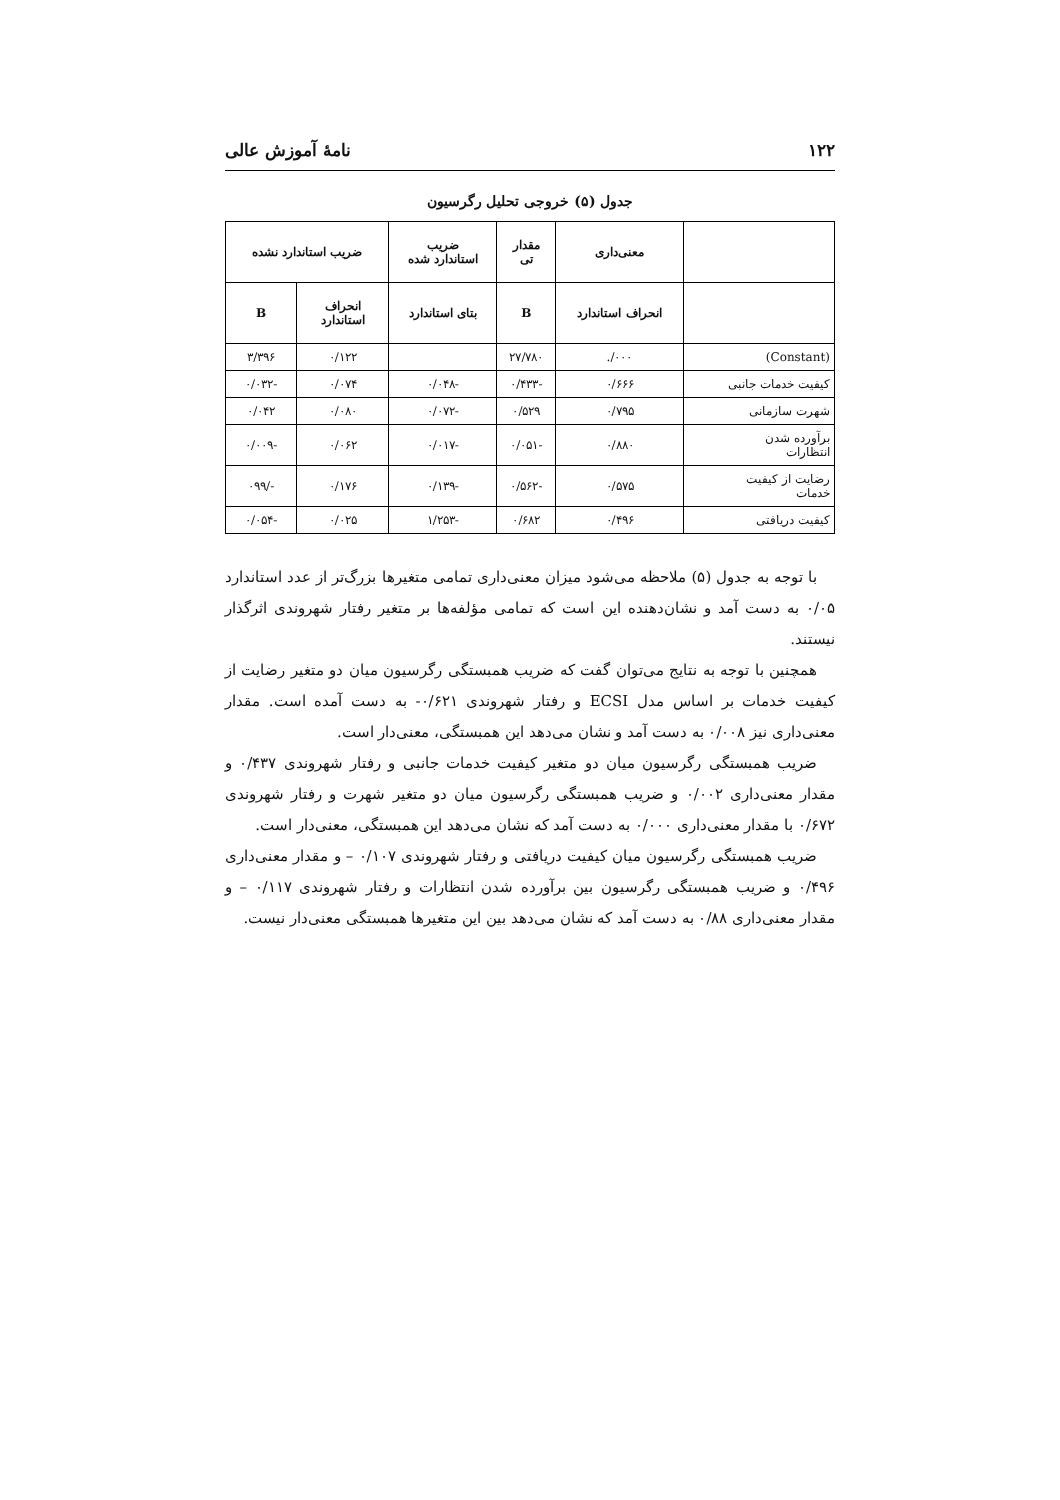۱۲۲ نامهٔ آموزش عالی
جدول (۵) خروجی تحلیل رگرسیون
| | معنی‌داری | مقدار تی | ضریب استاندارد شده | ضریب استاندارد نشده | |
| --- | --- | --- | --- | --- | --- |
| | انحراف استاندارد | B | بتای استاندارد | انحراف استاندارد | B |
| (Constant) | ۰۰۰/. | ۲۷/۷۸۰ | | ۰/۱۲۲ | ۳/۳۹۶ |
| کیفیت خدمات جانبی | ۰/۶۶۶ | -۰/۴۳۳ | -۰/۰۴۸ | ۰/۰۷۴ | -۰/۰۳۲ |
| شهرت سازمانی | ۰/۷۹۵ | ۰/۵۲۹ | -۰/۰۷۲ | ۰/۰۸۰ | ۰/۰۴۲ |
| برآورده شدن انتظارات | ۰/۸۸۰ | -۰/۰۵۱ | -۰/۰۱۷ | ۰/۰۶۲ | -۰/۰۰۹ |
| رضایت از کیفیت خدمات | ۰/۵۷۵ | -۰/۵۶۲ | -۰/۱۳۹ | ۰/۱۷۶ | -/۰۹۹ |
| کیفیت دریافتی | ۰/۴۹۶ | ۰/۶۸۲ | -۱/۲۵۳ | ۰/۰۲۵ | -۰/۰۵۴ |
با توجه به جدول (۵) ملاحظه می‌شود میزان معنی‌داری تمامی متغیرها بزرگ‌تر از عدد استاندارد ۰/۰۵ به دست آمد و نشان‌دهنده این است که تمامی مؤلفه‌ها بر متغیر رفتار شهروندی اثرگذار نیستند.
همچنین با توجه به نتایج می‌توان گفت که ضریب همبستگی رگرسیون میان دو متغیر رضایت از کیفیت خدمات بر اساس مدل ECSI و رفتار شهروندی ۰/۶۲۱- به دست آمده است. مقدار معنی‌داری نیز ۰/۰۰۸ به دست آمد و نشان می‌دهد این همبستگی، معنی‌دار است.
ضریب همبستگی رگرسیون میان دو متغیر کیفیت خدمات جانبی و رفتار شهروندی ۰/۴۳۷ و مقدار معنی‌داری ۰/۰۰۲ و ضریب همبستگی رگرسیون میان دو متغیر شهرت و رفتار شهروندی ۰/۶۷۲ با مقدار معنی‌داری ۰/۰۰۰ به دست آمد که نشان می‌دهد این همبستگی، معنی‌دار است.
ضریب همبستگی رگرسیون میان کیفیت دریافتی و رفتار شهروندی ۰/۱۰۷ – و مقدار معنی‌داری ۰/۴۹۶ و ضریب همبستگی رگرسیون بین برآورده شدن انتظارات و رفتار شهروندی ۰/۱۱۷ – و مقدار معنی‌داری ۰/۸۸ به دست آمد که نشان می‌دهد بین این متغیرها همبستگی معنی‌دار نیست.